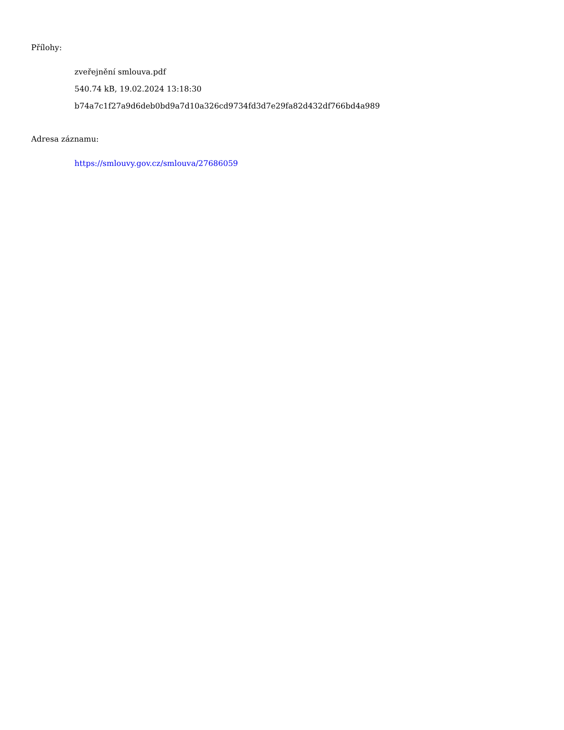Přílohy:
zveřejnění smlouva.pdf
540.74 kB, 19.02.2024 13:18:30
b74a7c1f27a9d6deb0bd9a7d10a326cd9734fd3d7e29fa82d432df766bd4a989
Adresa záznamu:
https://smlouvy.gov.cz/smlouva/27686059